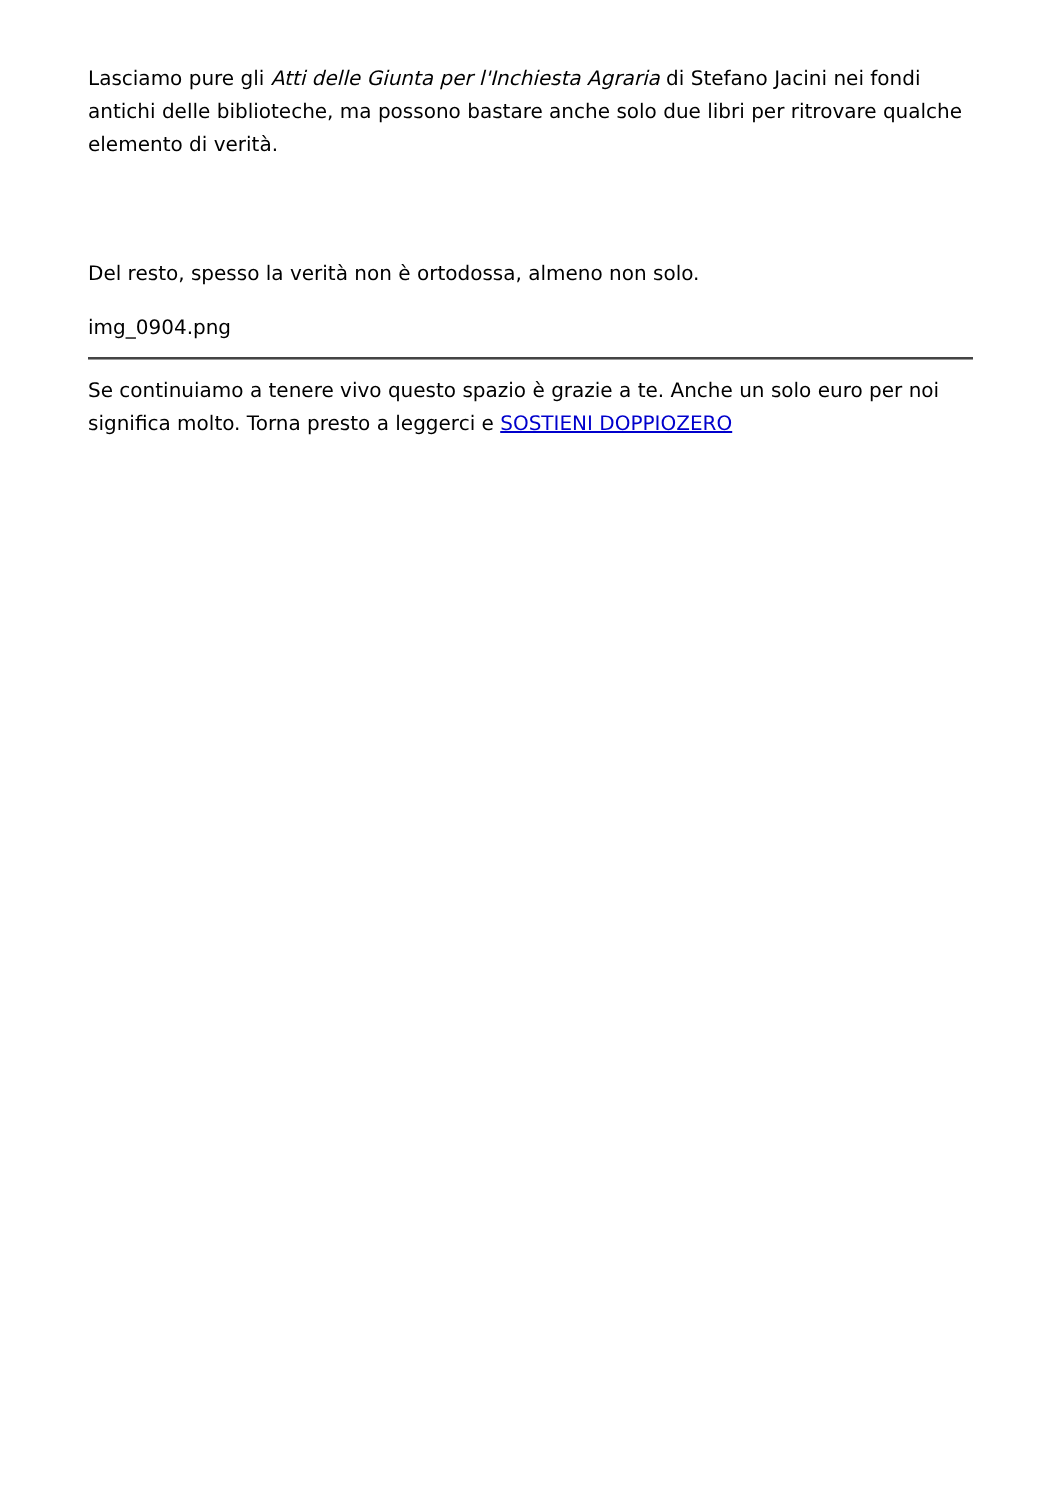Lasciamo pure gli Atti delle Giunta per l'Inchiesta Agraria di Stefano Jacini nei fondi antichi delle biblioteche, ma possono bastare anche solo due libri per ritrovare qualche elemento di verità.
Del resto, spesso la verità non è ortodossa, almeno non solo.
img_0904.png
Se continuiamo a tenere vivo questo spazio è grazie a te. Anche un solo euro per noi significa molto. Torna presto a leggerci e SOSTIENI DOPPIOZERO